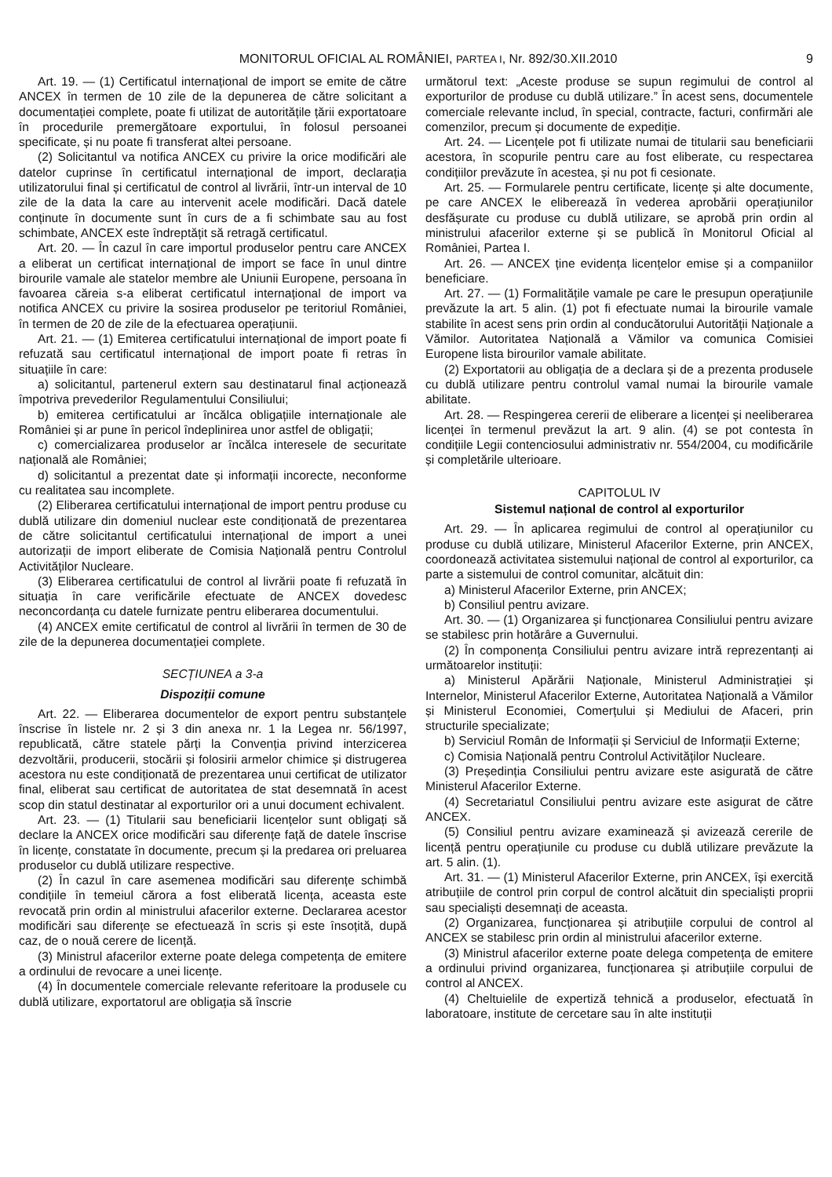MONITORUL OFICIAL AL ROMÂNIEI, PARTEA I, Nr. 892/30.XII.2010 9
Art. 19. — (1) Certificatul internațional de import se emite de către ANCEX în termen de 10 zile de la depunerea de către solicitant a documentației complete, poate fi utilizat de autoritățile țării exportatoare în procedurile premergătoare exportului, în folosul persoanei specificate, și nu poate fi transferat altei persoane.
(2) Solicitantul va notifica ANCEX cu privire la orice modificări ale datelor cuprinse în certificatul internațional de import, declarația utilizatorului final și certificatul de control al livrării, într-un interval de 10 zile de la data la care au intervenit acele modificări. Dacă datele conținute în documente sunt în curs de a fi schimbate sau au fost schimbate, ANCEX este îndreptățit să retragă certificatul.
Art. 20. — În cazul în care importul produselor pentru care ANCEX a eliberat un certificat internațional de import se face în unul dintre birourile vamale ale statelor membre ale Uniunii Europene, persoana în favoarea căreia s-a eliberat certificatul internațional de import va notifica ANCEX cu privire la sosirea produselor pe teritoriul României, în termen de 20 de zile de la efectuarea operațiunii.
Art. 21. — (1) Emiterea certificatului internațional de import poate fi refuzată sau certificatul internațional de import poate fi retras în situațiile în care:
a) solicitantul, partenerul extern sau destinatarul final acționează împotriva prevederilor Regulamentului Consiliului;
b) emiterea certificatului ar încălca obligațiile internaționale ale României și ar pune în pericol îndeplinirea unor astfel de obligații;
c) comercializarea produselor ar încălca interesele de securitate națională ale României;
d) solicitantul a prezentat date și informații incorecte, neconforme cu realitatea sau incomplete.
(2) Eliberarea certificatului internațional de import pentru produse cu dublă utilizare din domeniul nuclear este condiționată de prezentarea de către solicitantul certificatului internațional de import a unei autorizații de import eliberate de Comisia Națională pentru Controlul Activităților Nucleare.
(3) Eliberarea certificatului de control al livrării poate fi refuzată în situația în care verificările efectuate de ANCEX dovedesc neconcordanța cu datele furnizate pentru eliberarea documentului.
(4) ANCEX emite certificatul de control al livrării în termen de 30 de zile de la depunerea documentației complete.
SECȚIUNEA a 3-a
Dispoziții comune
Art. 22. — Eliberarea documentelor de export pentru substanțele înscrise în listele nr. 2 și 3 din anexa nr. 1 la Legea nr. 56/1997, republicată, către statele părți la Convenția privind interzicerea dezvoltării, producerii, stocării și folosirii armelor chimice și distrugerea acestora nu este condiționată de prezentarea unui certificat de utilizator final, eliberat sau certificat de autoritatea de stat desemnată în acest scop din statul destinatar al exporturilor ori a unui document echivalent.
Art. 23. — (1) Titularii sau beneficiarii licențelor sunt obligați să declare la ANCEX orice modificări sau diferențe față de datele înscrise în licențe, constatate în documente, precum și la predarea ori preluarea produselor cu dublă utilizare respective.
(2) În cazul în care asemenea modificări sau diferențe schimbă condițiile în temeiul cărora a fost eliberată licența, aceasta este revocată prin ordin al ministrului afacerilor externe. Declararea acestor modificări sau diferențe se efectuează în scris și este însoțită, după caz, de o nouă cerere de licență.
(3) Ministrul afacerilor externe poate delega competența de emitere a ordinului de revocare a unei licențe.
(4) În documentele comerciale relevante referitoare la produsele cu dublă utilizare, exportatorul are obligația să înscrie
următorul text: „Aceste produse se supun regimului de control al exporturilor de produse cu dublă utilizare.” În acest sens, documentele comerciale relevante includ, în special, contracte, facturi, confirmări ale comenzilor, precum și documente de expediție.
Art. 24. — Licențele pot fi utilizate numai de titularii sau beneficiarii acestora, în scopurile pentru care au fost eliberate, cu respectarea condițiilor prevăzute în acestea, și nu pot fi cesionate.
Art. 25. — Formularele pentru certificate, licențe și alte documente, pe care ANCEX le eliberează în vederea aprobării operațiunilor desfășurate cu produse cu dublă utilizare, se aprobă prin ordin al ministrului afacerilor externe și se publică în Monitorul Oficial al României, Partea I.
Art. 26. — ANCEX ține evidența licențelor emise și a companiilor beneficiare.
Art. 27. — (1) Formalitățile vamale pe care le presupun operațiunile prevăzute la art. 5 alin. (1) pot fi efectuate numai la birourile vamale stabilite în acest sens prin ordin al conducătorului Autorității Naționale a Vămilor. Autoritatea Națională a Vămilor va comunica Comisiei Europene lista birourilor vamale abilitate.
(2) Exportatorii au obligația de a declara și de a prezenta produsele cu dublă utilizare pentru controlul vamal numai la birourile vamale abilitate.
Art. 28. — Respingerea cererii de eliberare a licenței și neeliberarea licenței în termenul prevăzut la art. 9 alin. (4) se pot contesta în condițiile Legii contenciosului administrativ nr. 554/2004, cu modificările și completările ulterioare.
CAPITOLUL IV
Sistemul național de control al exporturilor
Art. 29. — În aplicarea regimului de control al operațiunilor cu produse cu dublă utilizare, Ministerul Afacerilor Externe, prin ANCEX, coordonează activitatea sistemului național de control al exporturilor, ca parte a sistemului de control comunitar, alcătuit din:
a) Ministerul Afacerilor Externe, prin ANCEX;
b) Consiliul pentru avizare.
Art. 30. — (1) Organizarea și funcționarea Consiliului pentru avizare se stabilesc prin hotărâre a Guvernului.
(2) În componența Consiliului pentru avizare intră reprezentanți ai următoarelor instituții:
a) Ministerul Apărării Naționale, Ministerul Administrației și Internelor, Ministerul Afacerilor Externe, Autoritatea Națională a Vămilor și Ministerul Economiei, Comerțului și Mediului de Afaceri, prin structurile specializate;
b) Serviciul Român de Informații și Serviciul de Informații Externe;
c) Comisia Națională pentru Controlul Activităților Nucleare.
(3) Președinția Consiliului pentru avizare este asigurată de către Ministerul Afacerilor Externe.
(4) Secretariatul Consiliului pentru avizare este asigurat de către ANCEX.
(5) Consiliul pentru avizare examinează și avizează cererile de licență pentru operațiunile cu produse cu dublă utilizare prevăzute la art. 5 alin. (1).
Art. 31. — (1) Ministerul Afacerilor Externe, prin ANCEX, își exercită atribuțiile de control prin corpul de control alcătuit din specialiști proprii sau specialiști desemnați de aceasta.
(2) Organizarea, funcționarea și atribuțiile corpului de control al ANCEX se stabilesc prin ordin al ministrului afacerilor externe.
(3) Ministrul afacerilor externe poate delega competența de emitere a ordinului privind organizarea, funcționarea și atribuțiile corpului de control al ANCEX.
(4) Cheltuielile de expertiză tehnică a produselor, efectuată în laboratoare, institute de cercetare sau în alte instituții